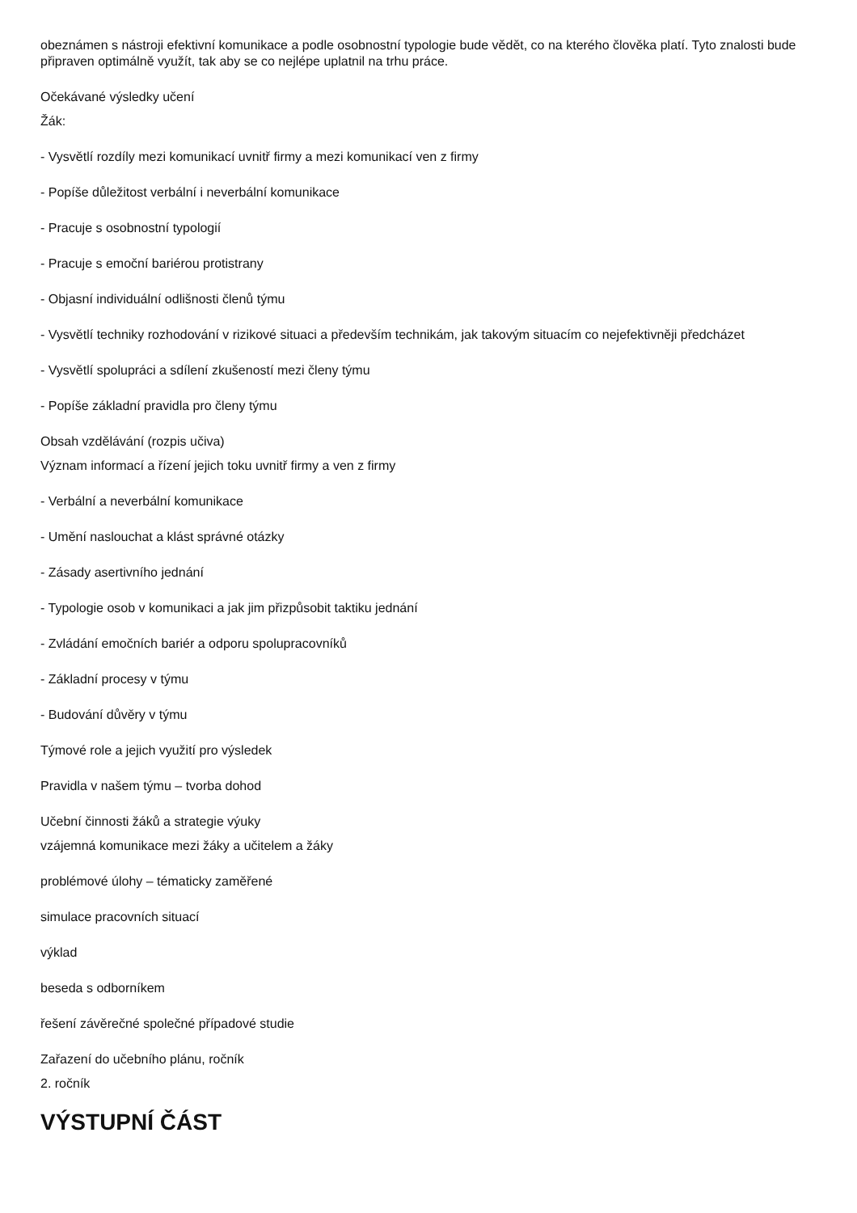obeznámen s nástroji efektivní komunikace a podle osobnostní typologie bude vědět, co na kterého člověka platí. Tyto znalosti bude připraven optimálně využít, tak aby se co nejlépe uplatnil na trhu práce.
Očekávané výsledky učení
Žák:
- Vysvětlí rozdíly mezi komunikací uvnitř firmy a mezi komunikací ven z firmy
- Popíše důležitost verbální i neverbální komunikace
- Pracuje s osobnostní typologií
- Pracuje s emoční bariérou protistrany
- Objasní individuální odlišnosti členů týmu
- Vysvětlí techniky rozhodování v rizikové situaci a především technikám, jak takovým situacím co nejefektivněji předcházet
- Vysvětlí spolupráci a sdílení zkušeností mezi členy týmu
- Popíše základní pravidla pro členy týmu
Obsah vzdělávání (rozpis učiva)
Význam informací a řízení jejich toku uvnitř firmy a ven z firmy
- Verbální a neverbální komunikace
- Umění naslouchat a klást správné otázky
- Zásady asertivního jednání
- Typologie osob v komunikaci a jak jim přizpůsobit taktiku jednání
- Zvládání emočních bariér a odporu spolupracovníků
- Základní procesy v týmu
- Budování důvěry v týmu
Týmové role a jejich využití pro výsledek
Pravidla v našem týmu – tvorba dohod
Učební činnosti žáků a strategie výuky
vzájemná komunikace mezi žáky a učitelem a žáky
problémové úlohy – tématicky zaměřené
simulace pracovních situací
výklad
beseda s odborníkem
řešení závěrečné společné případové studie
Zařazení do učebního plánu, ročník
2. ročník
VÝSTUPNÍ ČÁST